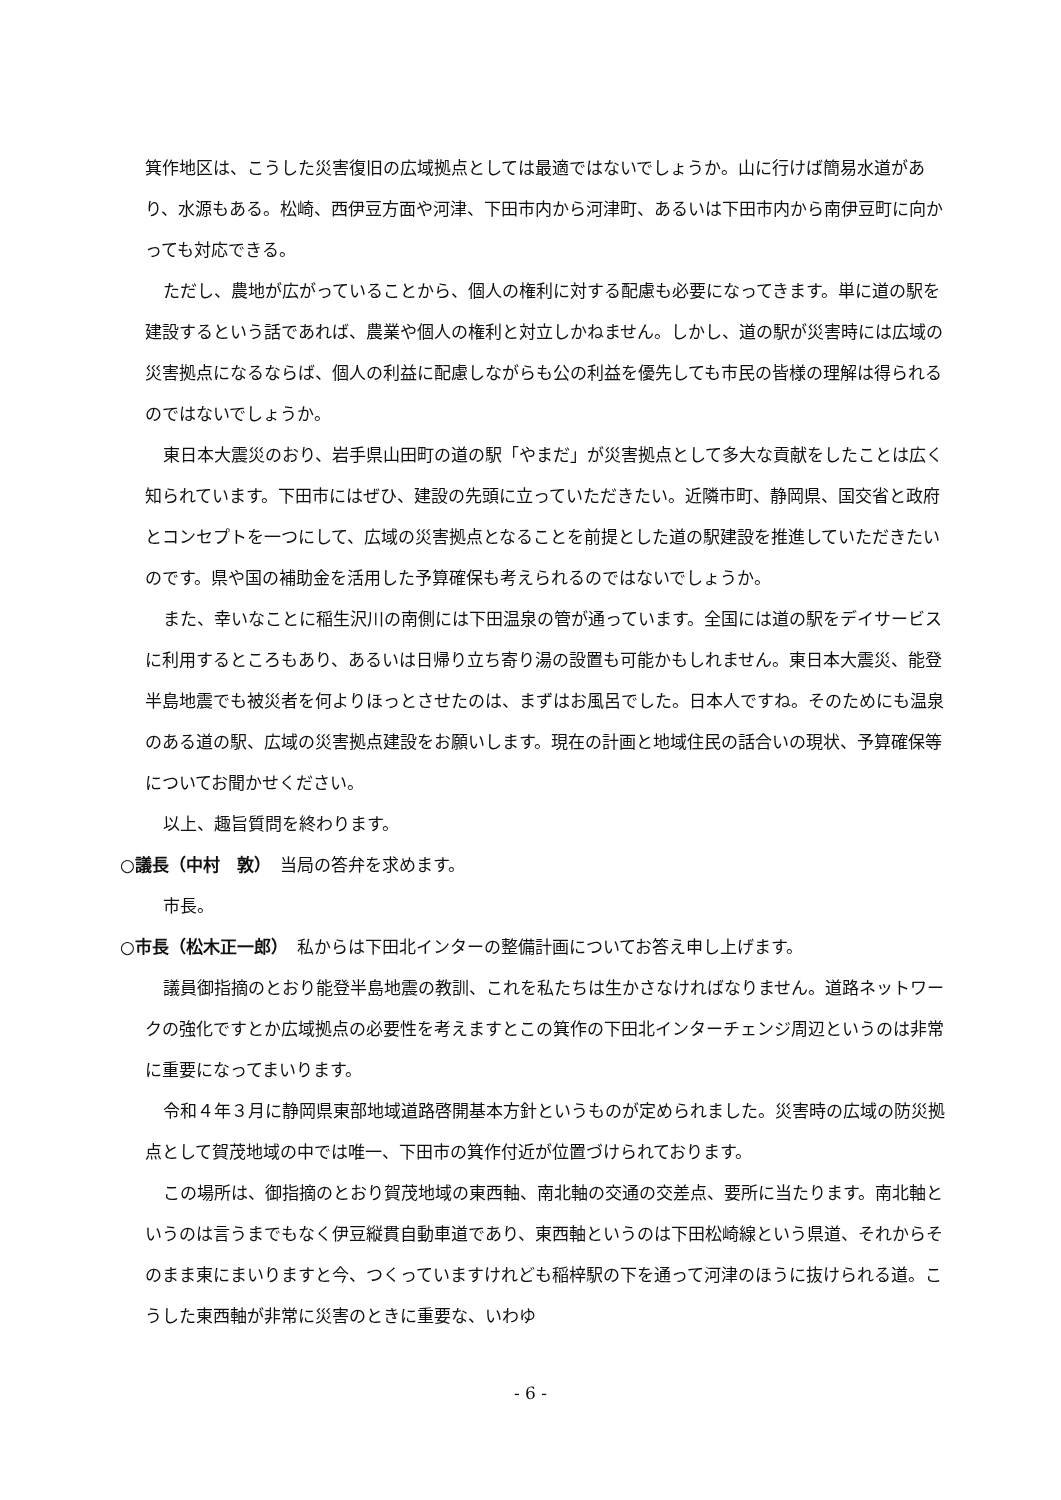箕作地区は、こうした災害復旧の広域拠点としては最適ではないでしょうか。山に行けば簡易水道があり、水源もある。松崎、西伊豆方面や河津、下田市内から河津町、あるいは下田市内から南伊豆町に向かっても対応できる。
ただし、農地が広がっていることから、個人の権利に対する配慮も必要になってきます。単に道の駅を建設するという話であれば、農業や個人の権利と対立しかねません。しかし、道の駅が災害時には広域の災害拠点になるならば、個人の利益に配慮しながらも公の利益を優先しても市民の皆様の理解は得られるのではないでしょうか。
東日本大震災のおり、岩手県山田町の道の駅「やまだ」が災害拠点として多大な貢献をしたことは広く知られています。下田市にはぜひ、建設の先頭に立っていただきたい。近隣市町、静岡県、国交省と政府とコンセプトを一つにして、広域の災害拠点となることを前提とした道の駅建設を推進していただきたいのです。県や国の補助金を活用した予算確保も考えられるのではないでしょうか。
また、幸いなことに稲生沢川の南側には下田温泉の管が通っています。全国には道の駅をデイサービスに利用するところもあり、あるいは日帰り立ち寄り湯の設置も可能かもしれません。東日本大震災、能登半島地震でも被災者を何よりほっとさせたのは、まずはお風呂でした。日本人ですね。そのためにも温泉のある道の駅、広域の災害拠点建設をお願いします。現在の計画と地域住民の話合いの現状、予算確保等についてお聞かせください。
以上、趣旨質問を終わります。
○議長（中村　敦）　当局の答弁を求めます。
市長。
○市長（松木正一郎）　私からは下田北インターの整備計画についてお答え申し上げます。
議員御指摘のとおり能登半島地震の教訓、これを私たちは生かさなければなりません。道路ネットワークの強化ですとか広域拠点の必要性を考えますとこの箕作の下田北インターチェンジ周辺というのは非常に重要になってまいります。
令和４年３月に静岡県東部地域道路啓開基本方針というものが定められました。災害時の広域の防災拠点として賀茂地域の中では唯一、下田市の箕作付近が位置づけられております。
この場所は、御指摘のとおり賀茂地域の東西軸、南北軸の交通の交差点、要所に当たります。南北軸というのは言うまでもなく伊豆縦貫自動車道であり、東西軸というのは下田松崎線という県道、それからそのまま東にまいりますと今、つくっていますけれども稲梓駅の下を通って河津のほうに抜けられる道。こうした東西軸が非常に災害のときに重要な、いわゆ
- 6 -